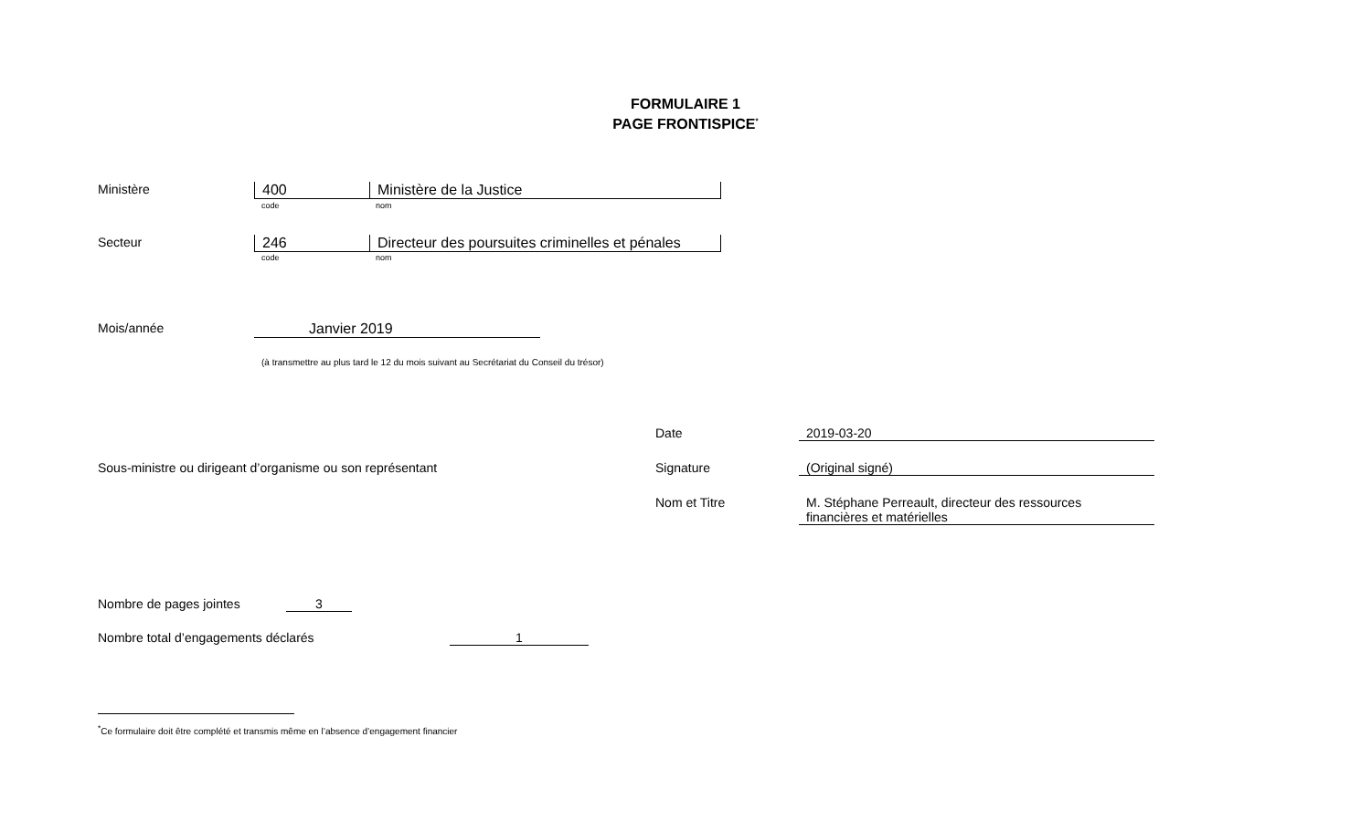FORMULAIRE 1
PAGE FRONTISPICE<sup>*</sup>
Ministère
400 Ministère de la Justice
code nom
Secteur
246 Directeur des poursuites criminelles et pénales
code nom
Mois/année Janvier 2019
(à transmettre au plus tard le 12 du mois suivant au Secrétariat du Conseil du trésor)
Date 2019-03-20
Sous-ministre ou dirigeant d’organisme ou son représentant
Signature (Original signé)
Nom et Titre
M. Stéphane Perreault, directeur des ressources
financières et matérielles
Nombre de pages jointes 3
Nombre total d’engagements déclarés
1
<sup>*</sup> Ce formulaire doit être complété et transmis même en l’absence d’engagement financier